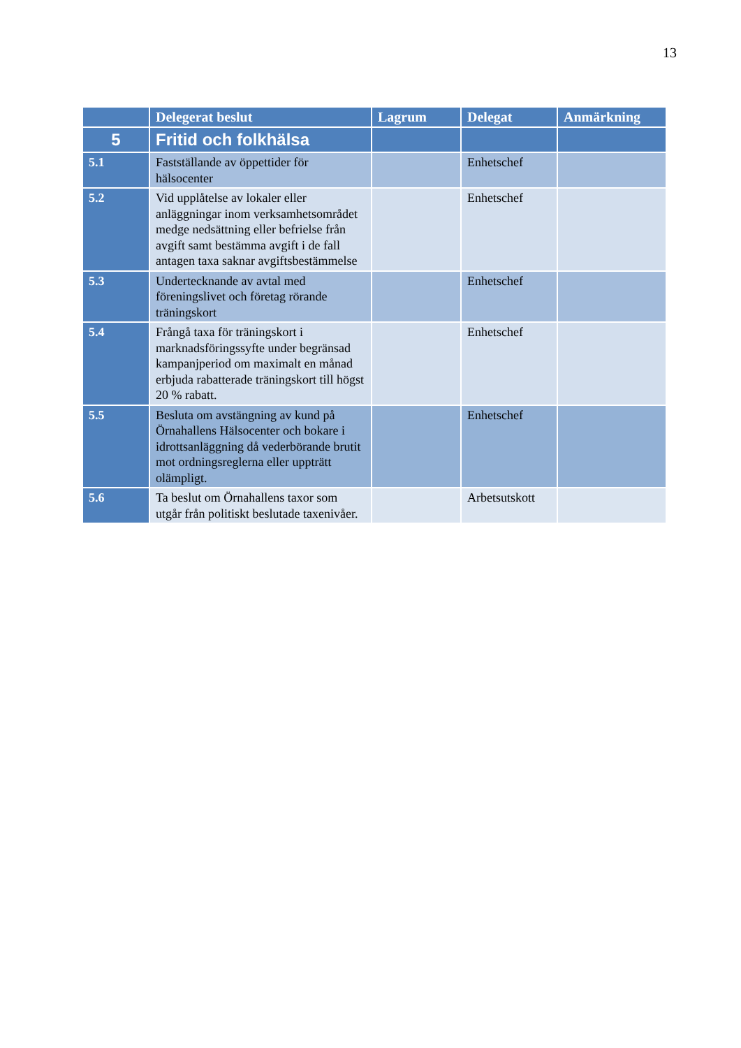13
| | Delegerat beslut | Lagrum | Delegat | Anmärkning |
| --- | --- | --- | --- | --- |
| 5 | Fritid och folkhälsa | | | |
| 5.1 | Fastställande av öppettider för hälsocenter | | Enhetschef | |
| 5.2 | Vid upplåtelse av lokaler eller anläggningar inom verksamhetsområdet medge nedsättning eller befrielse från avgift samt bestämma avgift i de fall antagen taxa saknar avgiftsbestämmelse | | Enhetschef | |
| 5.3 | Undertecknande av avtal med föreningslivet och företag rörande träningskort | | Enhetschef | |
| 5.4 | Frångå taxa för träningskort i marknadsföringssyfte under begränsad kampanjperiod om maximalt en månad erbjuda rabatterade träningskort till högst 20 % rabatt. | | Enhetschef | |
| 5.5 | Besluta om avstängning av kund på Örnahallens Hälsocenter och bokare i idrottsanläggning då vederbörande brutit mot ordningsreglerna eller uppträtt olämpligt. | | Enhetschef | |
| 5.6 | Ta beslut om Örnahallens taxor som utgår från politiskt beslutade taxenivåer. | | Arbetsutskott | |